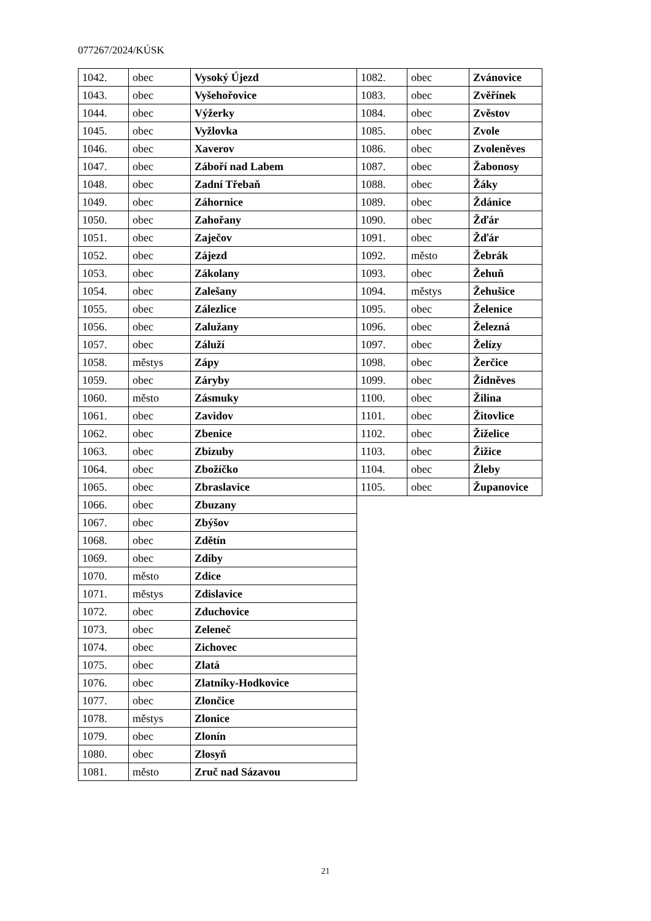077267/2024/KÚSK
| 1042. | obec | Vysoký Újezd |
| 1043. | obec | Vyšehořovice |
| 1044. | obec | Výžerky |
| 1045. | obec | Vyžlovka |
| 1046. | obec | Xaverov |
| 1047. | obec | Záboří nad Labem |
| 1048. | obec | Zadní Třebaň |
| 1049. | obec | Záhornice |
| 1050. | obec | Zahořany |
| 1051. | obec | Zaječov |
| 1052. | obec | Zájezd |
| 1053. | obec | Zákolany |
| 1054. | obec | Zalešany |
| 1055. | obec | Zálezlice |
| 1056. | obec | Zalužany |
| 1057. | obec | Záluží |
| 1058. | městys | Zápy |
| 1059. | obec | Záryby |
| 1060. | město | Zásmuky |
| 1061. | obec | Zavidov |
| 1062. | obec | Zbenice |
| 1063. | obec | Zbizuby |
| 1064. | obec | Zbožíčko |
| 1065. | obec | Zbraslavice |
| 1066. | obec | Zbuzany |
| 1067. | obec | Zbýšov |
| 1068. | obec | Zdětín |
| 1069. | obec | Zdiby |
| 1070. | město | Zdice |
| 1071. | městys | Zdislavice |
| 1072. | obec | Zduchovice |
| 1073. | obec | Zeleneč |
| 1074. | obec | Zichovec |
| 1075. | obec | Zlatá |
| 1076. | obec | Zlatníky-Hodkovice |
| 1077. | obec | Zlončice |
| 1078. | městys | Zlonice |
| 1079. | obec | Zlonín |
| 1080. | obec | Zlosyň |
| 1081. | město | Zruč nad Sázavou |
| 1082. | obec | Zvánovice |
| 1083. | obec | Zvěřínek |
| 1084. | obec | Zvěstov |
| 1085. | obec | Zvole |
| 1086. | obec | Zvoleněves |
| 1087. | obec | Žabonosy |
| 1088. | obec | Žáky |
| 1089. | obec | Ždánice |
| 1090. | obec | Žďár |
| 1091. | obec | Žďár |
| 1092. | město | Žebrák |
| 1093. | obec | Žehuň |
| 1094. | městys | Žehušice |
| 1095. | obec | Želenice |
| 1096. | obec | Železná |
| 1097. | obec | Želízy |
| 1098. | obec | Žerčice |
| 1099. | obec | Židněves |
| 1100. | obec | Žilina |
| 1101. | obec | Žitovlice |
| 1102. | obec | Žiželice |
| 1103. | obec | Žižice |
| 1104. | obec | Žleby |
| 1105. | obec | Županovice |
21